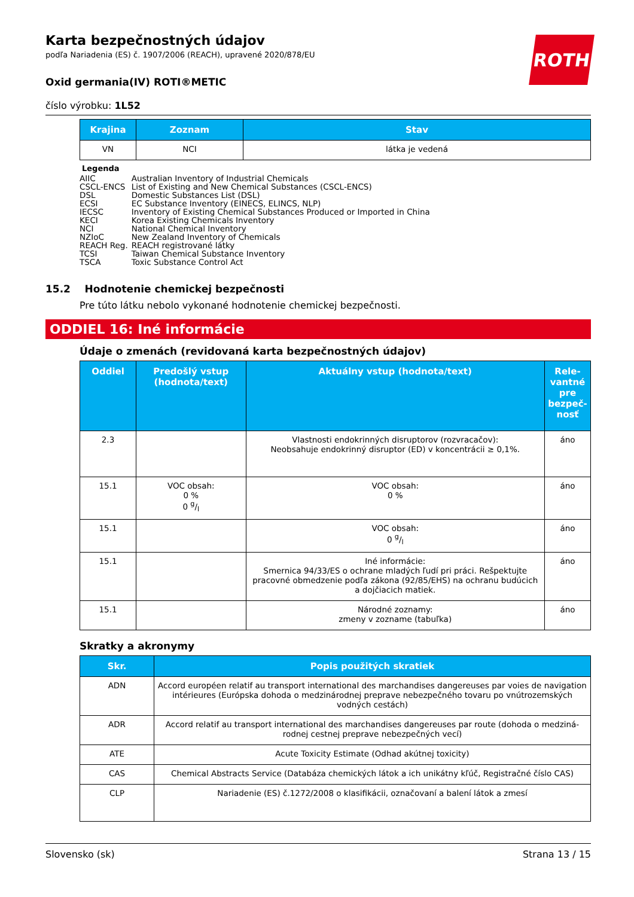ROTH
Karta bezpečnostných údajov
podľa Nariadenia (ES) č. 1907/2006 (REACH), upravené 2020/878/EU
Oxid germania(IV) ROTI®METIC
číslo výrobku: 1L52
| Krajina | Zoznam | Stav |
| --- | --- | --- |
| VN | NCI | látka je vedená |
Legenda
| AIIC | Australian Inventory of Industrial Chemicals |
| CSCL-ENCS | List of Existing and New Chemical Substances (CSCL-ENCS) |
| DSL | Domestic Substances List (DSL) |
| ECSI | EC Substance Inventory (EINECS, ELINCS, NLP) |
| IECSC | Inventory of Existing Chemical Substances Produced or Imported in China |
| KECI | Korea Existing Chemicals Inventory |
| NCI | National Chemical Inventory |
| NZIoC | New Zealand Inventory of Chemicals |
| REACH Reg. | REACH registrované látky |
| TCSI | Taiwan Chemical Substance Inventory |
| TSCA | Toxic Substance Control Act |
15.2 Hodnotenie chemickej bezpečnosti
Pre túto látku nebolo vykonané hodnotenie chemickej bezpečnosti.
ODDIEL 16: Iné informácie
Údaje o zmenách (revidovaná karta bezpečnostných údajov)
| Oddiel | Predošlý vstup (hodnota/text) | Aktuálny vstup (hodnota/text) | Rele­vant­né pre bez­peč­nosť |
| --- | --- | --- | --- |
| 2.3 | | Vlastnosti endokrinných disruptorov (rozvraca­čov): Neobsahuje endokrinný disruptor (ED) v kon­centrácii ≥ 0,1%. | áno |
| 15.1 | VOC obsah: 0 % 0 g/l | VOC obsah: 0 % | áno |
| 15.1 | | VOC obsah: 0 g/l | áno |
| 15.1 | | Iné informácie: Smernica 94/33/ES o ochrane mladých ľudí pri práci. Rešpektujte pracovné obmedzenie podľa zákona (92/85/EHS) na ochranu budúcich a doj­čiacich matiek. | áno |
| 15.1 | | Národné zoznamy: zmeny v zozname (tabuľka) | áno |
Skratky a akronymy
| Skr. | Popis použitých skratiek |
| --- | --- |
| ADN | Accord européen relatif au transport international des marchandises dangereuses par voies de navigation intérieures (Európska dohoda o medzinárodnej preprave nebezpečného tovaru po vnútrozemských vodných cestách) |
| ADR | Accord relatif au transport international des marchandises dangereuses par route (dohoda o medziná­rodnej cestnej preprave nebezpečných vecí) |
| ATE | Acute Toxicity Estimate (Odhad akútnej toxicity) |
| CAS | Chemical Abstracts Service (Databáza chemických látok a ich unikátny kľúč, Registračné číslo CAS) |
| CLP | Nariadenie (ES) č.1272/2008 o klasifikácii, označovaní a balení látok a zmesí |
Slovensko (sk) Strana 13 / 15